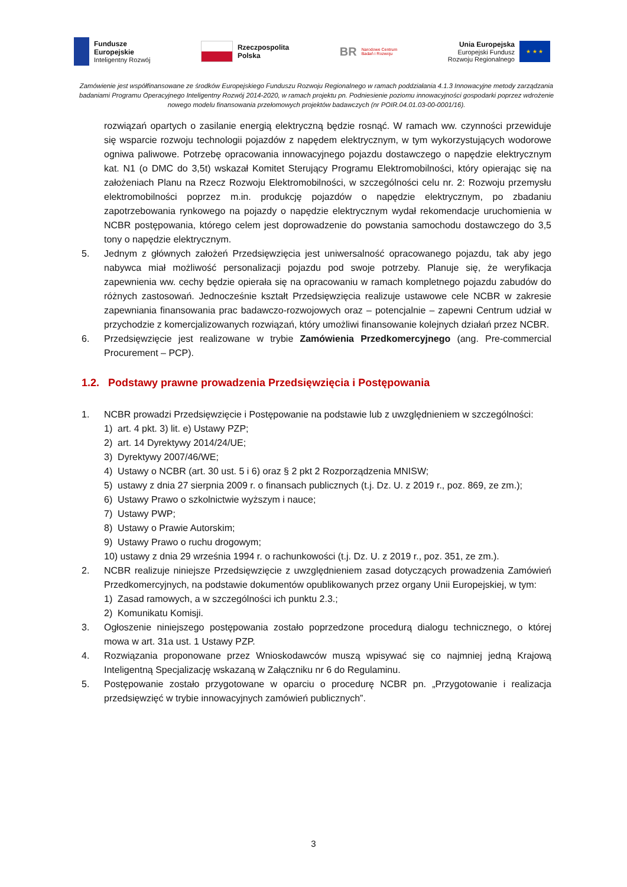Fundusze
Europejskie
Inteligentny Rozwój
Rzeczpospolita
Polska
BR Narodowe Centrum
Badań i Rozwoju
Unia Europejska
Europejski Fundusz
Rozwoju Regionalnego
★ ★ ★
Zamówienie jest współfinansowane ze środków Europejskiego Funduszu Rozwoju Regionalnego w ramach poddziałania 4.1.3 Innowacyjne metody zarządzania badaniami Programu Operacyjnego Inteligentny Rozwój 2014-2020, w ramach projektu pn. Podniesienie poziomu innowacyjności gospodarki poprzez wdrożenie nowego modelu finansowania przełomowych projektów badawczych (nr POIR.04.01.03-00-0001/16).
rozwiązań opartych o zasilanie energią elektryczną będzie rosnąć. W ramach ww. czynności przewiduje się wsparcie rozwoju technologii pojazdów z napędem elektrycznym, w tym wykorzystujących wodorowe ogniwa paliwowe. Potrzebę opracowania innowacyjnego pojazdu dostawczego o napędzie elektrycznym kat. N1 (o DMC do 3,5t) wskazał Komitet Sterujący Programu Elektromobilności, który opierając się na założeniach Planu na Rzecz Rozwoju Elektromobilności, w szczególności celu nr. 2: Rozwoju przemysłu elektromobilności poprzez m.in. produkcję pojazdów o napędzie elektrycznym, po zbadaniu zapotrzebowania rynkowego na pojazdy o napędzie elektrycznym wydał rekomendacje uruchomienia w NCBR postępowania, którego celem jest doprowadzenie do powstania samochodu dostawczego do 3,5 tony o napędzie elektrycznym.
5. Jednym z głównych założeń Przedsięwzięcia jest uniwersalność opracowanego pojazdu, tak aby jego nabywca miał możliwość personalizacji pojazdu pod swoje potrzeby. Planuje się, że weryfikacja zapewnienia ww. cechy będzie opierała się na opracowaniu w ramach kompletnego pojazdu zabudów do różnych zastosowań. Jednocześnie kształt Przedsięwzięcia realizuje ustawowe cele NCBR w zakresie zapewniania finansowania prac badawczo-rozwojowych oraz – potencjalnie – zapewni Centrum udział w przychodzie z komercjalizowanych rozwiązań, który umożliwi finansowanie kolejnych działań przez NCBR.
6. Przedsięwzięcie jest realizowane w trybie Zamówienia Przedkomercyjnego (ang. Pre-commercial Procurement – PCP).
1.2. Podstawy prawne prowadzenia Przedsięwzięcia i Postępowania
1. NCBR prowadzi Przedsięwzięcie i Postępowanie na podstawie lub z uwzględnieniem w szczególności:
1) art. 4 pkt. 3) lit. e) Ustawy PZP;
2) art. 14 Dyrektywy 2014/24/UE;
3) Dyrektywy 2007/46/WE;
4) Ustawy o NCBR (art. 30 ust. 5 i 6) oraz § 2 pkt 2 Rozporządzenia MNISW;
5) ustawy z dnia 27 sierpnia 2009 r. o finansach publicznych (t.j. Dz. U. z 2019 r., poz. 869, ze zm.);
6) Ustawy Prawo o szkolnictwie wyższym i nauce;
7) Ustawy PWP;
8) Ustawy o Prawie Autorskim;
9) Ustawy Prawo o ruchu drogowym;
10) ustawy z dnia 29 września 1994 r. o rachunkowości (t.j. Dz. U. z 2019 r., poz. 351, ze zm.).
2. NCBR realizuje niniejsze Przedsięwzięcie z uwzględnieniem zasad dotyczących prowadzenia Zamówień Przedkomercyjnych, na podstawie dokumentów opublikowanych przez organy Unii Europejskiej, w tym:
1) Zasad ramowych, a w szczególności ich punktu 2.3.;
2) Komunikatu Komisji.
3. Ogłoszenie niniejszego postępowania zostało poprzedzone procedurą dialogu technicznego, o której mowa w art. 31a ust. 1 Ustawy PZP.
4. Rozwiązania proponowane przez Wnioskodawców muszą wpisywać się co najmniej jedną Krajową Inteligentną Specjalizację wskazaną w Załączniku nr 6 do Regulaminu.
5. Postępowanie zostało przygotowane w oparciu o procedurę NCBR pn. „Przygotowanie i realizacja przedsięwzięć w trybie innowacyjnych zamówień publicznych”.
3